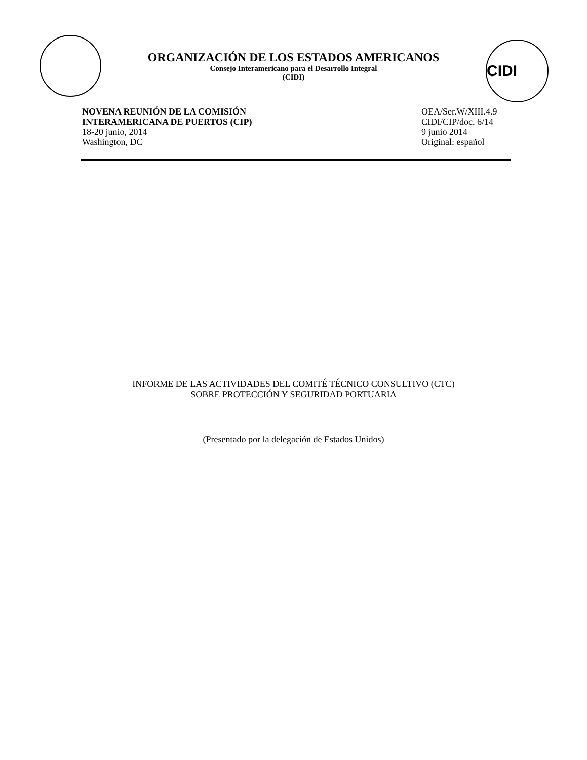ORGANIZACIÓN DE LOS ESTADOS AMERICANOS
Consejo Interamericano para el Desarrollo Integral
(CIDI)
CIDI
NOVENA REUNIÓN DE LA COMISIÓN
INTERAMERICANA DE PUERTOS (CIP)
18-20 junio, 2014
Washington, DC
OEA/Ser.W/XIII.4.9
CIDI/CIP/doc. 6/14
9 junio 2014
Original: español
INFORME DE LAS ACTIVIDADES DEL COMITÉ TÉCNICO CONSULTIVO (CTC)
SOBRE PROTECCIÓN Y SEGURIDAD PORTUARIA
(Presentado por la delegación de Estados Unidos)